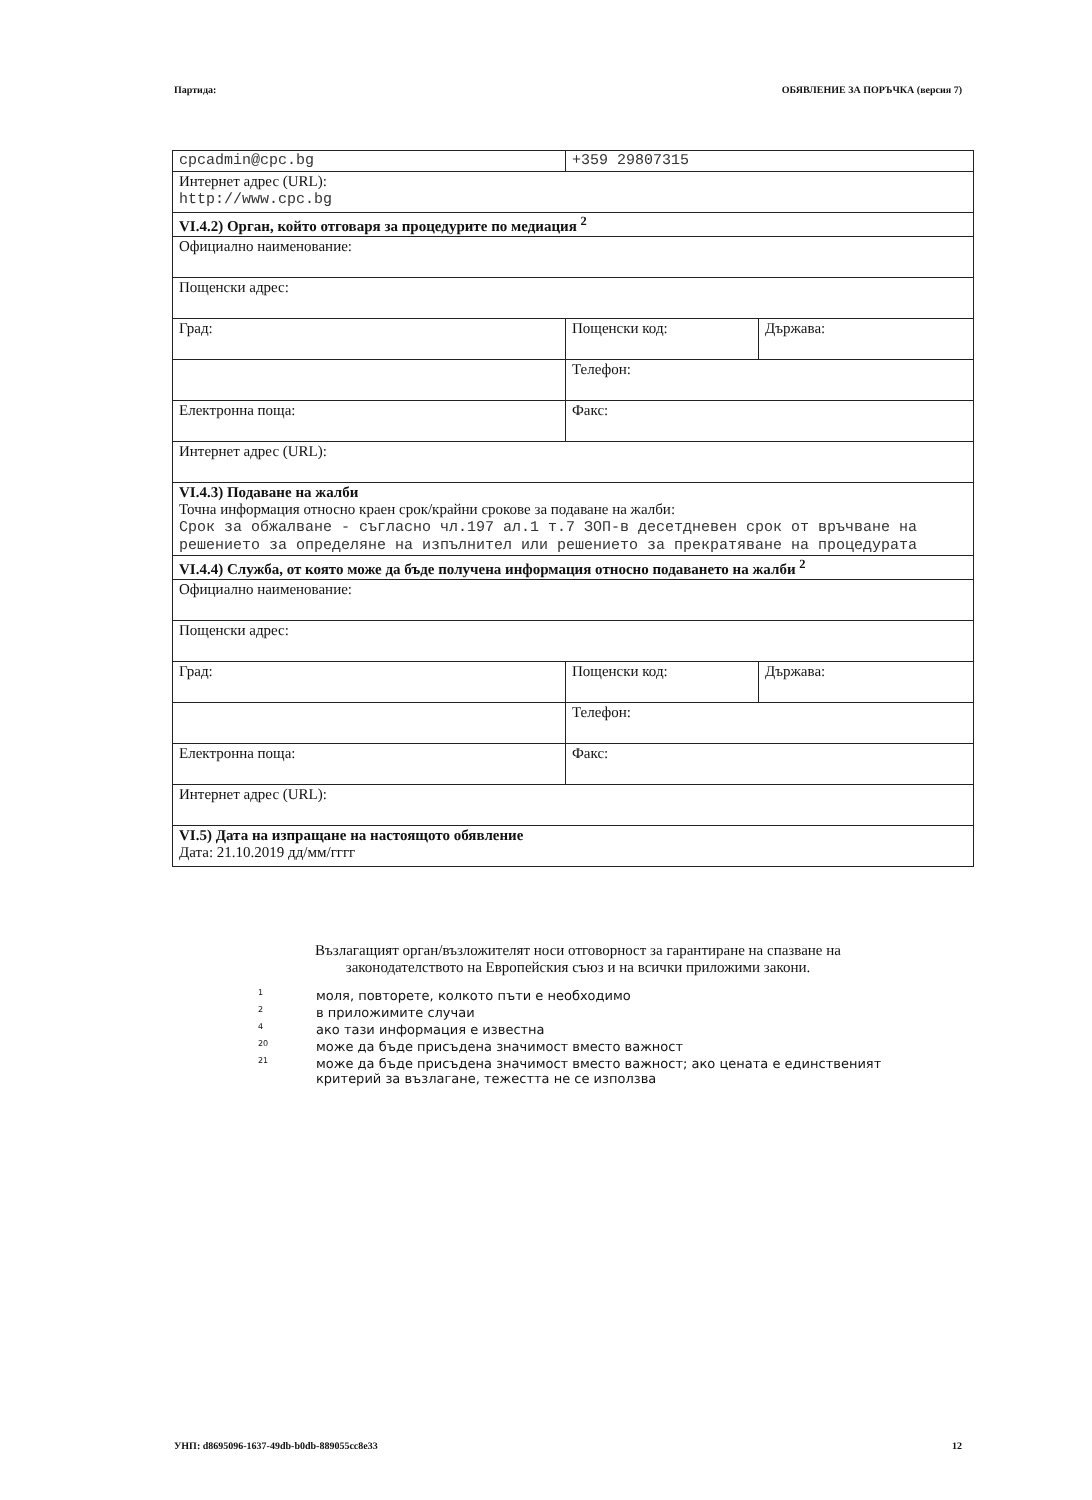Партида: ОБЯВЛЕНИЕ ЗА ПОРЪЧКА (версия 7)
| cpcadmin@cpc.bg | +359 29807315 | |
| Интернет адрес (URL): http://www.cpc.bg | | |
| VI.4.2) Орган, който отговаря за процедурите по медиация <sup>2</sup> | | |
| Официално наименование: | | |
| Пощенски адрес: | | |
| Град: | Пощенски код: | Държава: |
| | Телефон: | |
| Електронна поща: | Факс: | |
| Интернет адрес (URL): | | |
| VI.4.3) Подаване на жалби Точна информация относно краен срок/крайни срокове за подаване на жалби: Срок за обжалване - съгласно чл.197 ал.1 т.7 ЗОП-в десетдневен срок от връчване на решението за определяне на изпълнител или решението за прекратяване на процедурата | | |
| VI.4.4) Служба, от която може да бъде получена информация относно подаването на жалби <sup>2</sup> | | |
| Официално наименование: | | |
| Пощенски адрес: | | |
| Град: | Пощенски код: | Държава: |
| | Телефон: | |
| Електронна поща: | Факс: | |
| Интернет адрес (URL): | | |
| VI.5) Дата на изпращане на настоящото обявление Дата: 21.10.2019 дд/мм/гггг | | |
Възлагащият орган/възложителят носи отговорност за гарантиране на спазване на законодателството на Европейския съюз и на всички приложими закони.
1 моля, повторете, колкото пъти е необходимо
2 в приложимите случаи
4 ако тази информация е известна
20 може да бъде присъдена значимост вместо важност
21 може да бъде присъдена значимост вместо важност; ако цената е единственият
критерий за възлагане, тежестта не се използва
УНП: d8695096-1637-49db-b0db-889055cc8e33 12